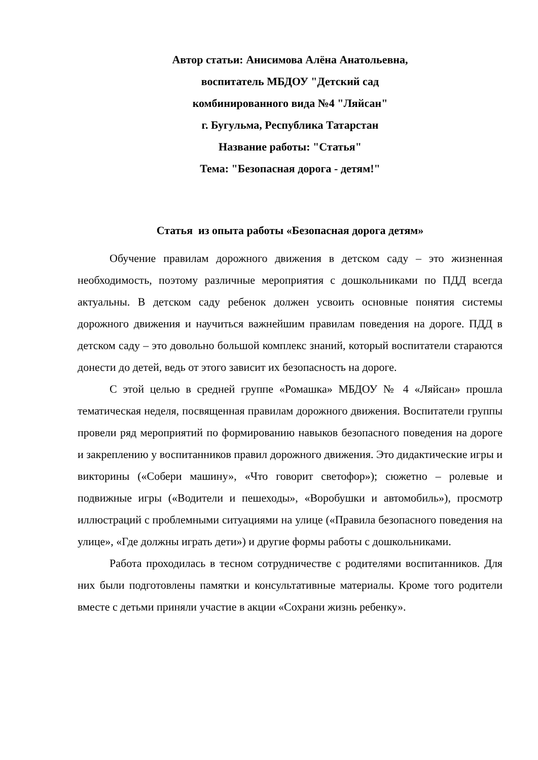Автор статьи: Анисимова Алёна Анатольевна,
воспитатель МБДОУ "Детский сад
комбинированного вида №4 "Ляйсан"
г. Бугульма, Республика Татарстан
Название работы: "Статья"
Тема: "Безопасная дорога - детям!"
Статья из опыта работы «Безопасная дорога детям»
Обучение правилам дорожного движения в детском саду – это жизненная необходимость, поэтому различные мероприятия с дошкольниками по ПДД всегда актуальны. В детском саду ребенок должен усвоить основные понятия системы дорожного движения и научиться важнейшим правилам поведения на дороге. ПДД в детском саду – это довольно большой комплекс знаний, который воспитатели стараются донести до детей, ведь от этого зависит их безопасность на дороге.
С этой целью в средней группе «Ромашка» МБДОУ № 4 «Ляйсан» прошла тематическая неделя, посвященная правилам дорожного движения. Воспитатели группы провели ряд мероприятий по формированию навыков безопасного поведения на дороге и закреплению у воспитанников правил дорожного движения. Это дидактические игры и викторины («Собери машину», «Что говорит светофор»); сюжетно – ролевые и подвижные игры («Водители и пешеходы», «Воробушки и автомобиль»), просмотр иллюстраций с проблемными ситуациями на улице («Правила безопасного поведения на улице», «Где должны играть дети») и другие формы работы с дошкольниками.
Работа проходилась в тесном сотрудничестве с родителями воспитанников. Для них были подготовлены памятки и консультативные материалы. Кроме того родители вместе с детьми приняли участие в акции «Сохрани жизнь ребенку».